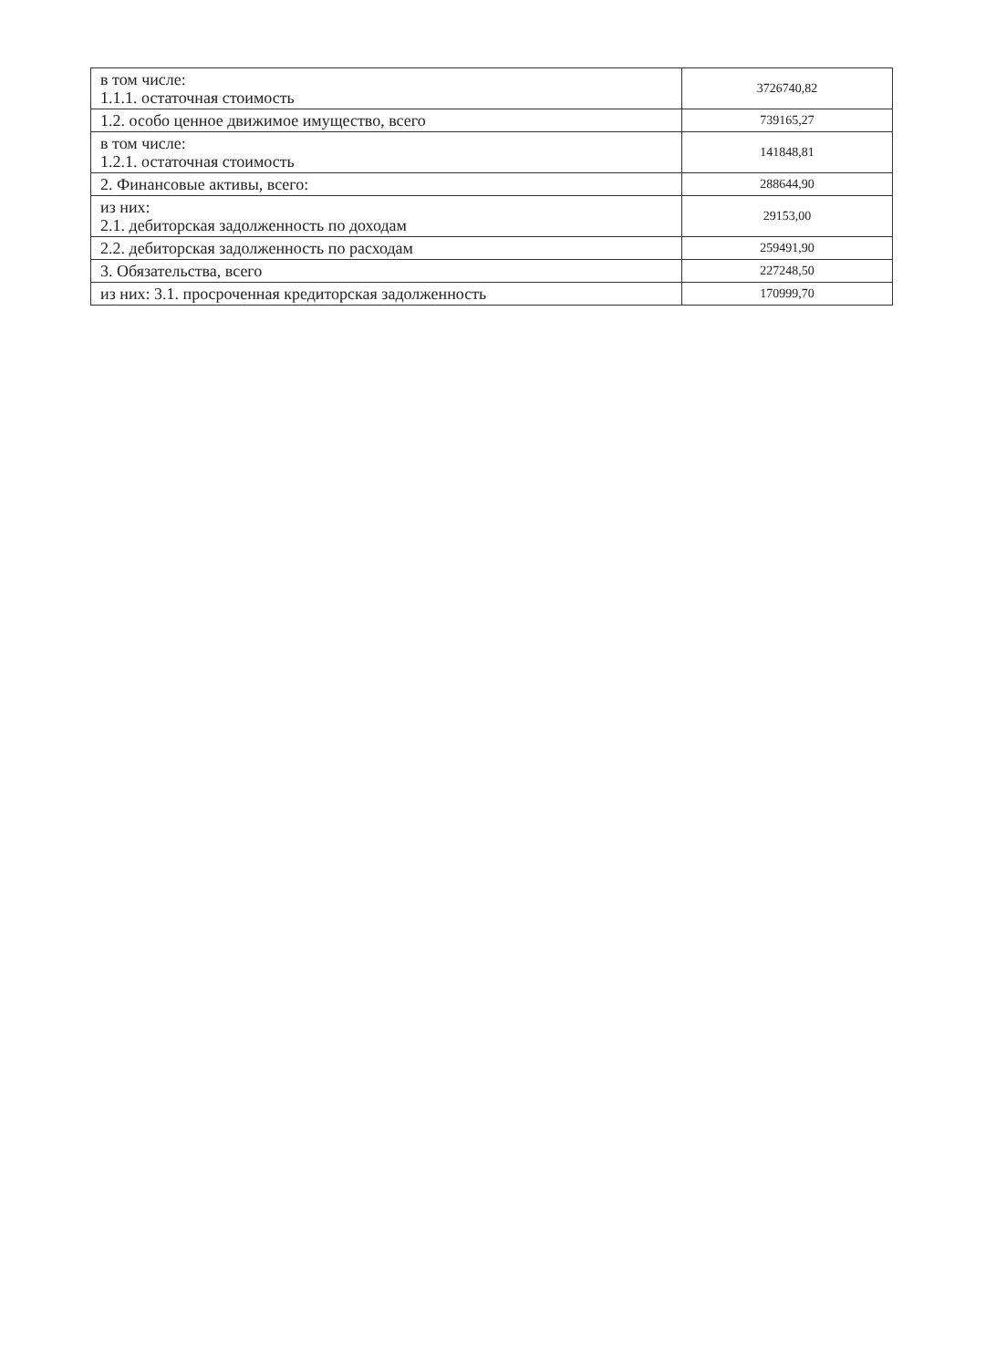| в том числе: 1.1.1. остаточная стоимость | 3726740,82 |
| 1.2. особо ценное движимое имущество, всего | 739165,27 |
| в том числе: 1.2.1. остаточная стоимость | 141848,81 |
| 2. Финансовые активы, всего: | 288644,90 |
| из них: 2.1. дебиторская задолженность по доходам | 29153,00 |
| 2.2. дебиторская задолженность по расходам | 259491,90 |
| 3. Обязательства, всего | 227248,50 |
| из них: 3.1. просроченная кредиторская задолженность | 170999,70 |